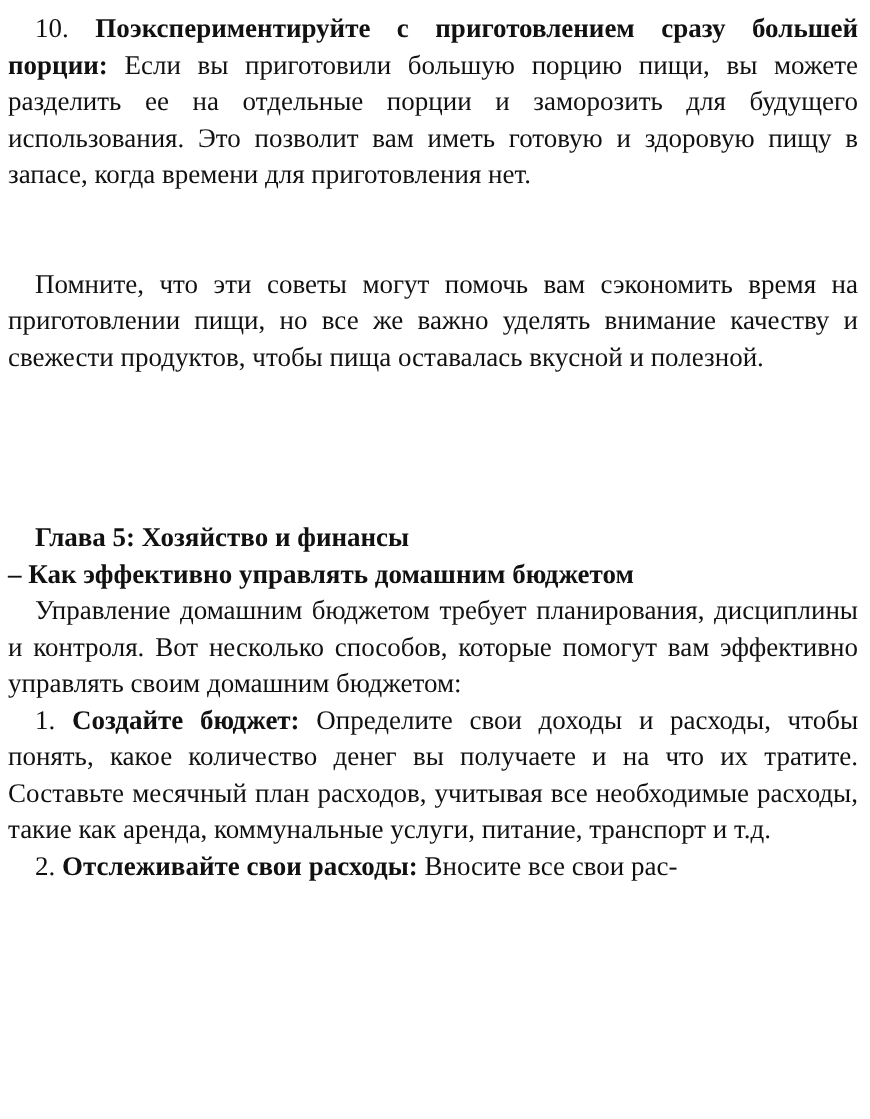10. Поэкспериментируйте с приготовлением сразу большей порции: Если вы приготовили большую порцию пищи, вы можете разделить ее на отдельные порции и заморозить для будущего использования. Это позволит вам иметь готовую и здоровую пищу в запасе, когда времени для приготовления нет.
Помните, что эти советы могут помочь вам сэкономить время на приготовлении пищи, но все же важно уделять внимание качеству и свежести продуктов, чтобы пища оставалась вкусной и полезной.
Глава 5: Хозяйство и финансы
– Как эффективно управлять домашним бюджетом
Управление домашним бюджетом требует планирования, дисциплины и контроля. Вот несколько способов, которые помогут вам эффективно управлять своим домашним бюджетом:
1. Создайте бюджет: Определите свои доходы и расходы, чтобы понять, какое количество денег вы получаете и на что их тратите. Составьте месячный план расходов, учитывая все необходимые расходы, такие как аренда, коммунальные услуги, питание, транспорт и т.д.
2. Отслеживайте свои расходы: Вносите все свои рас-